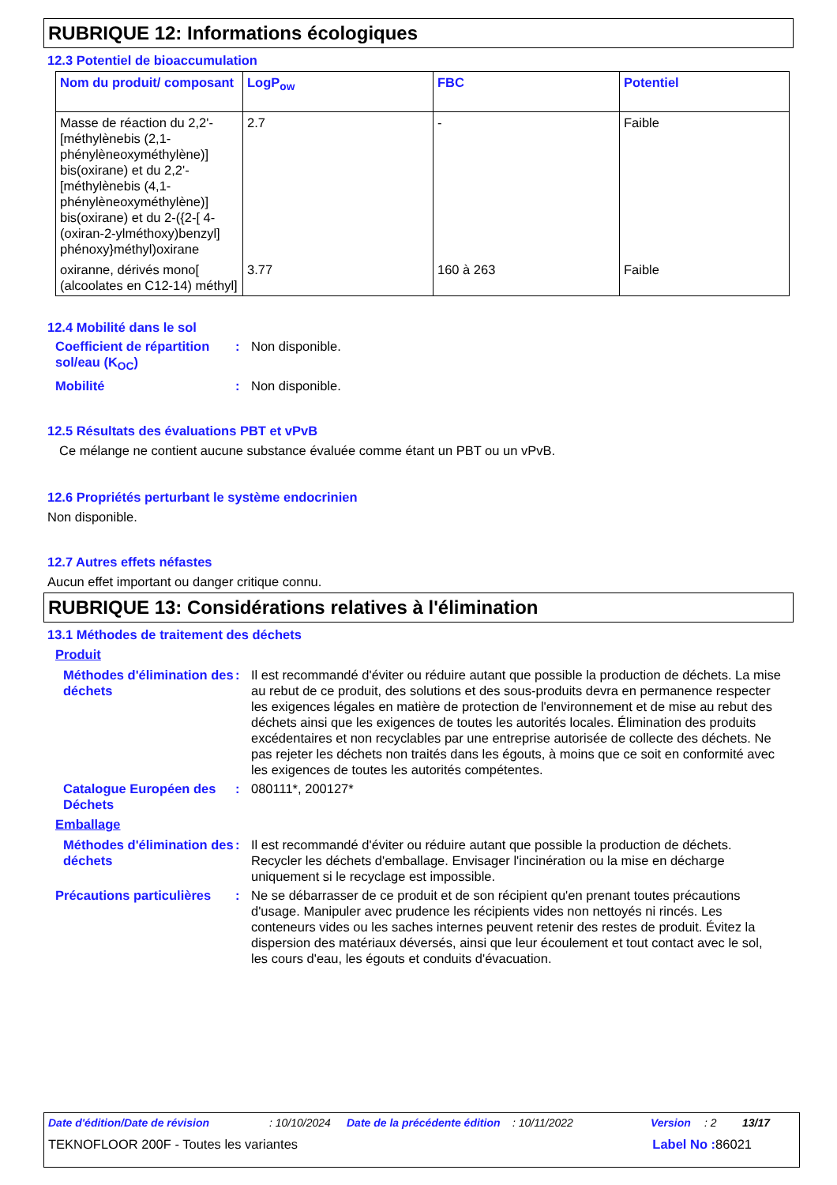RUBRIQUE 12: Informations écologiques
12.3 Potentiel de bioaccumulation
| Nom du produit/ composant | LogP<sub>ow</sub> | FBC | Potentiel |
| --- | --- | --- | --- |
| Masse de réaction du 2,2'-[méthylènebis (2,1-phénylèneoxyméthylène)] bis(oxirane) et du 2,2'-[méthylènebis (4,1-phénylèneoxyméthylène)] bis(oxirane) et du 2-({2-[ 4-(oxiran-2-ylméthoxy)benzyl] phénoxy}méthyl)oxirane | 2.7 | - | Faible |
| oxiranne, dérivés mono[ (alcoolates en C12-14) méthyl] | 3.77 | 160 à 263 | Faible |
12.4 Mobilité dans le sol
Coefficient de répartition sol/eau (K<sub>OC</sub>)
: Non disponible.
Mobilité : Non disponible.
12.5 Résultats des évaluations PBT et vPvB
Ce mélange ne contient aucune substance évaluée comme étant un PBT ou un vPvB.
12.6 Propriétés perturbant le système endocrinien
Non disponible.
12.7 Autres effets néfastes
Aucun effet important ou danger critique connu.
RUBRIQUE 13: Considérations relatives à l'élimination
13.1 Méthodes de traitement des déchets
Produit
Méthodes d'élimination des déchets
: Il est recommandé d'éviter ou réduire autant que possible la production de déchets. La mise au rebut de ce produit, des solutions et des sous-produits devra en permanence respecter les exigences légales en matière de protection de l'environnement et de mise au rebut des déchets ainsi que les exigences de toutes les autorités locales. Élimination des produits excédentaires et non recyclables par une entreprise autorisée de collecte des déchets. Ne pas rejeter les déchets non traités dans les égouts, à moins que ce soit en conformité avec les exigences de toutes les autorités compétentes.
Catalogue Européen des Déchets
: 080111*, 200127*
Emballage
Méthodes d'élimination des déchets
: Il est recommandé d'éviter ou réduire autant que possible la production de déchets. Recycler les déchets d'emballage. Envisager l'incinération ou la mise en décharge uniquement si le recyclage est impossible.
Précautions particulières
: Ne se débarrasser de ce produit et de son récipient qu'en prenant toutes précautions d'usage. Manipuler avec prudence les récipients vides non nettoyés ni rincés. Les conteneurs vides ou les saches internes peuvent retenir des restes de produit. Évitez la dispersion des matériaux déversés, ainsi que leur écoulement et tout contact avec le sol, les cours d'eau, les égouts et conduits d'évacuation.
Date d'édition/Date de révision: 10/10/2024 Date de la précédente édition: 10/11/2022 Version: 2 13/17
TEKNOFLOOR 200F - Toutes les variantes Label No : 86021